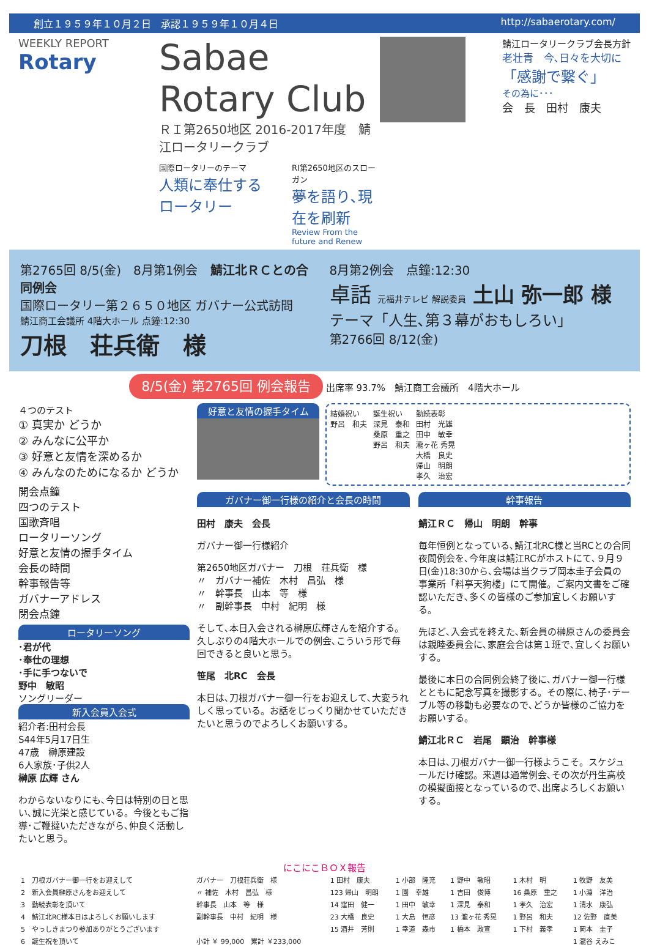創立１９５９年１０月２日　承認１９５９年１０月４日 http://sabaerotary.com/
WEEKLY REPORT
Rotary
Sabae Rotary Club
ＲＩ第2650地区 2016-2017年度　鯖江ロータリークラブ
国際ロータリーのテーマ
人類に奉仕する ロータリー
RI第2650地区のスローガン
夢を語り､現在を刷新
Review From the future and Renew
鯖江ロータリークラブ会長方針
老壮青　今､日々を大切に
「感謝で繋ぐ」
その為に･･･
会　長　田村　康夫
第2765回 8/5(金)　8月第1例会　鯖江北ＲＣとの合同例会
国際ロータリー第２６５０地区 ガバナー公式訪問
鯖江商工会議所 4階大ホール 点鐘:12:30
刀根　荘兵衛　様
8月第2例会　点鐘:12:30
卓話 元福井テレビ 解説委員 土山 弥一郎 様
テーマ「人生､第３幕がおもしろい」
第2766回 8/12(金)
8/5(金) 第2765回 例会報告 出席率 93.7%　鯖江商工会議所　4階大ホール
４つのテスト
① 真実か どうか
② みんなに公平か
③ 好意と友情を深めるか
④ みんなのためになるか どうか
開会点鐘
四つのテスト
国歌斉唱
ロータリーソング
好意と友情の握手タイム
会長の時間
幹事報告等
ガバナーアドレス
閉会点鐘
ロータリーソング
･君が代
･奉仕の理想
･手に手つないで
野中　敏昭
ソングリーダー
新入会員入会式
紹介者:田村会長
S44年5月17日生
47歳　榊原建設
6人家族･子供2人
榊原 広輝 さん
わからないなりにも､今日は特別の日と思い､誠に光栄と感じている。今後ともご指導･ご鞭撻いただきながら､仲良く活動したいと思う。
好意と友情の握手タイム
結婚祝い
野呂　和夫
誕生祝い
深見　泰和
桑原　重之
野呂　和夫
勤続表彰
田村　光雄
田中　敏幸
瀧ヶ花 秀晃
大橋　良史
帰山　明朗
孝久　治宏
ガバナー御一行様の紹介と会長の時間
田村　康夫　会長
ガバナー御一行様紹介
第2650地区ガバナー　刀根　荘兵衛　様
〃　ガバナー補佐　木村　昌弘　様
〃　幹事長　山本　等　様
〃　副幹事長　中村　紀明　様
そして､本日入会される榊原広輝さんを紹介する。久しぶりの4階大ホールでの例会､こういう形で毎回できると良いと思う。
笹尾　北RC　会長
本日は､刀根ガバナー御一行をお迎えして､大変うれしく思っている。お話をじっくり聞かせていただきたいと思うのでよろしくお願いする。
幹事報告
鯖江ＲＣ　帰山　明朗　幹事
毎年恒例となっている､鯖江北RC様と当RCとの合同夜間例会を､今年度は鯖江RCがホストにて､９月９日(金)18:30から､会場は当クラブ岡本圭子会員の事業所「料亭天狗楼」にて開催。ご案内文書をご確認いただき､多くの皆様のご参加宜しくお願いする。
先ほど､入会式を終えた､新会員の榊原さんの委員会は親睦委員会に､家庭会合は第１班で､宜しくお願いする。
最後に本日の合同例会終了後に､ガバナー御一行様とともに記念写真を撮影する。その際に､椅子･テーブル等の移動も必要なので､どうか皆様のご協力をお願いする。
鯖江北ＲＣ　岩尾　顕治　幹事様
本日は､刀根ガバナー御一行様ようこそ。スケジュールだけ確認。来週は通常例会､その次が丹生高校の模擬面接となっているので､出席よろしくお願いする。
にこにこＢＯＸ報告
| 1 刀根ガバナー御一行をお迎えして | ガバナー 刀根荘兵衛 様 | 1 田村 康夫 | 1 小部 隆充 | 1 野中 敏昭 | 1 木村 明 | 1 牧野 友美 |
| 2 新入会員榊原さんをお迎えして | 〃 補佐 木村 昌弘 様 | 123 帰山 明朗 | 1 園 幸雄 | 1 吉田 俊博 | 16 桑原 重之 | 1 小淵 洋治 |
| 3 勤続表彰を頂いて | 幹事長 山本 等 様 | 14 窪田 健一 | 1 田中 敏幸 | 1 深見 泰和 | 1 孝久 治宏 | 1 清水 康弘 |
| 4 鯖江北RC様本日はよろしくお願いします | 副幹事長 中村 紀明 様 | 23 大橋 良史 | 1 大島 恒彦 | 13 瀧ヶ花 秀晃 | 1 野呂 和夫 | 12 佐野 直美 |
| 5 やっしきまつり参加ありがとうございます | | 15 酒井 芳則 | 1 幸道 森市 | 1 橋本 政宣 | 1 下村 義孝 | 1 岡本 圭子 |
| 6 誕生祝を頂いて | 小計 ￥ 99,000 累計 ￥233,000 | | | | | 1 瀧谷 えみこ |